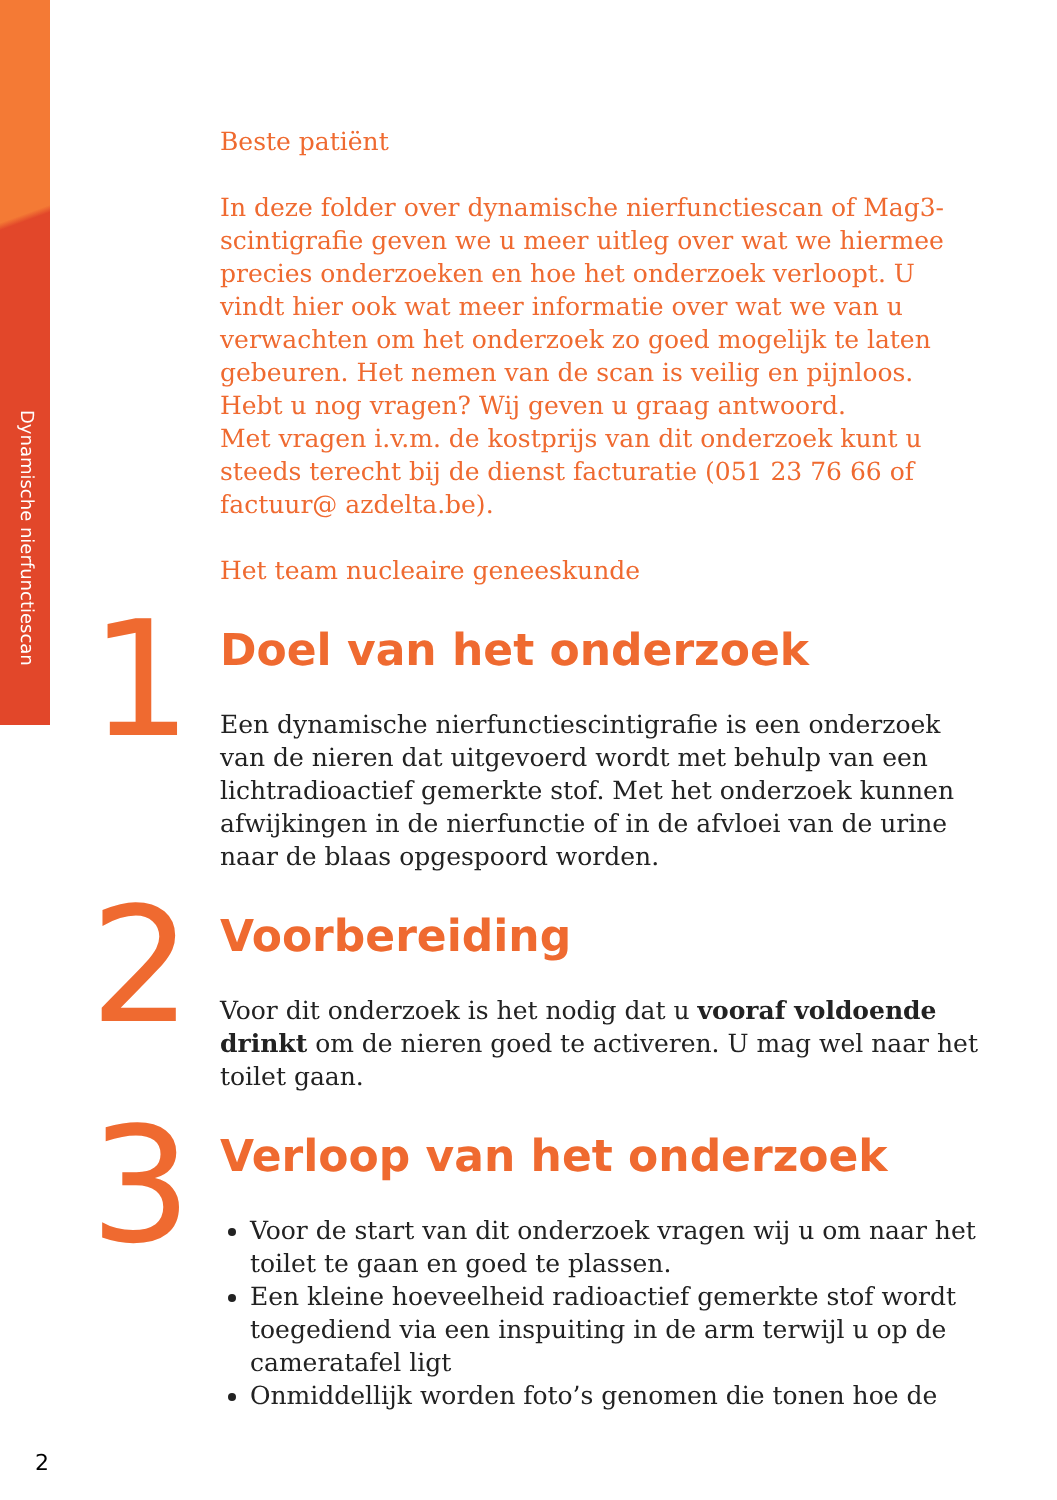Dynamische nierfunctiescan
Beste patiënt
In deze folder over dynamische nierfunctiescan of Mag3-scintigrafie geven we u meer uitleg over wat we hiermee precies onderzoeken en hoe het onderzoek verloopt. U vindt hier ook wat meer informatie over wat we van u verwachten om het onderzoek zo goed mogelijk te laten gebeuren. Het nemen van de scan is veilig en pijnloos. Hebt u nog vragen? Wij geven u graag antwoord.
Met vragen i.v.m. de kostprijs van dit onderzoek kunt u steeds terecht bij de dienst facturatie (051 23 76 66 of factuur@ azdelta.be).
Het team nucleaire geneeskunde
1
Doel van het onderzoek
Een dynamische nierfunctiescintigrafie is een onderzoek van de nieren dat uitgevoerd wordt met behulp van een lichtradioactief gemerkte stof. Met het onderzoek kunnen afwijkingen in de nierfunctie of in de afvloei van de urine naar de blaas opgespoord worden.
2
Voorbereiding
Voor dit onderzoek is het nodig dat u vooraf voldoende drinkt om de nieren goed te activeren. U mag wel naar het toilet gaan.
3
Verloop van het onderzoek
Voor de start van dit onderzoek vragen wij u om naar het toilet te gaan en goed te plassen.
Een kleine hoeveelheid radioactief gemerkte stof wordt toegediend via een inspuiting in de arm terwijl u op de cameratafel ligt
Onmiddellijk worden foto’s genomen die tonen hoe de
2